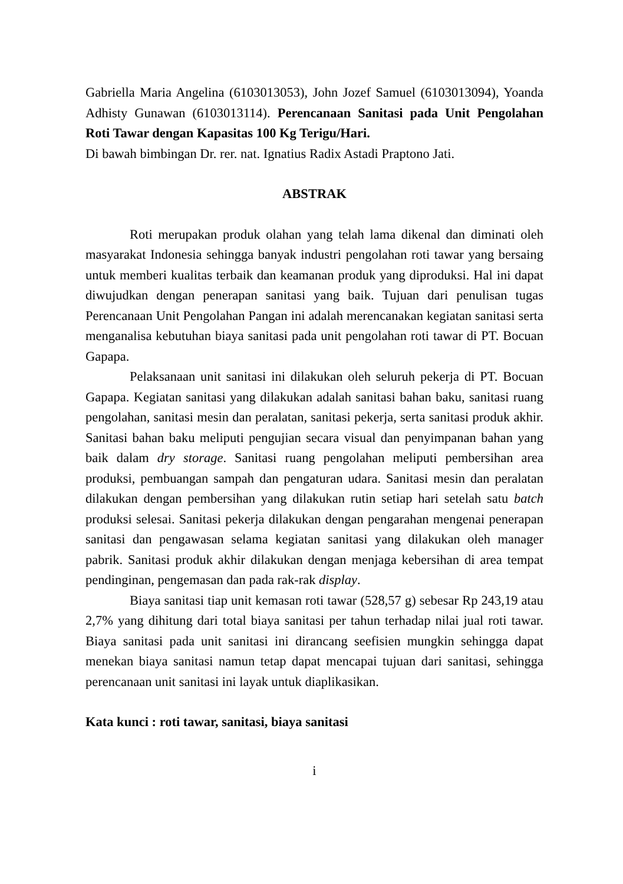Gabriella Maria Angelina (6103013053), John Jozef Samuel (6103013094), Yoanda Adhisty Gunawan (6103013114). Perencanaan Sanitasi pada Unit Pengolahan Roti Tawar dengan Kapasitas 100 Kg Terigu/Hari.
Di bawah bimbingan Dr. rer. nat. Ignatius Radix Astadi Praptono Jati.
ABSTRAK
Roti merupakan produk olahan yang telah lama dikenal dan diminati oleh masyarakat Indonesia sehingga banyak industri pengolahan roti tawar yang bersaing untuk memberi kualitas terbaik dan keamanan produk yang diproduksi. Hal ini dapat diwujudkan dengan penerapan sanitasi yang baik. Tujuan dari penulisan tugas Perencanaan Unit Pengolahan Pangan ini adalah merencanakan kegiatan sanitasi serta menganalisa kebutuhan biaya sanitasi pada unit pengolahan roti tawar di PT. Bocuan Gapapa.
Pelaksanaan unit sanitasi ini dilakukan oleh seluruh pekerja di PT. Bocuan Gapapa. Kegiatan sanitasi yang dilakukan adalah sanitasi bahan baku, sanitasi ruang pengolahan, sanitasi mesin dan peralatan, sanitasi pekerja, serta sanitasi produk akhir. Sanitasi bahan baku meliputi pengujian secara visual dan penyimpanan bahan yang baik dalam dry storage. Sanitasi ruang pengolahan meliputi pembersihan area produksi, pembuangan sampah dan pengaturan udara. Sanitasi mesin dan peralatan dilakukan dengan pembersihan yang dilakukan rutin setiap hari setelah satu batch produksi selesai. Sanitasi pekerja dilakukan dengan pengarahan mengenai penerapan sanitasi dan pengawasan selama kegiatan sanitasi yang dilakukan oleh manager pabrik. Sanitasi produk akhir dilakukan dengan menjaga kebersihan di area tempat pendinginan, pengemasan dan pada rak-rak display.
Biaya sanitasi tiap unit kemasan roti tawar (528,57 g) sebesar Rp 243,19 atau 2,7% yang dihitung dari total biaya sanitasi per tahun terhadap nilai jual roti tawar. Biaya sanitasi pada unit sanitasi ini dirancang seefisien mungkin sehingga dapat menekan biaya sanitasi namun tetap dapat mencapai tujuan dari sanitasi, sehingga perencanaan unit sanitasi ini layak untuk diaplikasikan.
Kata kunci : roti tawar, sanitasi, biaya sanitasi
i